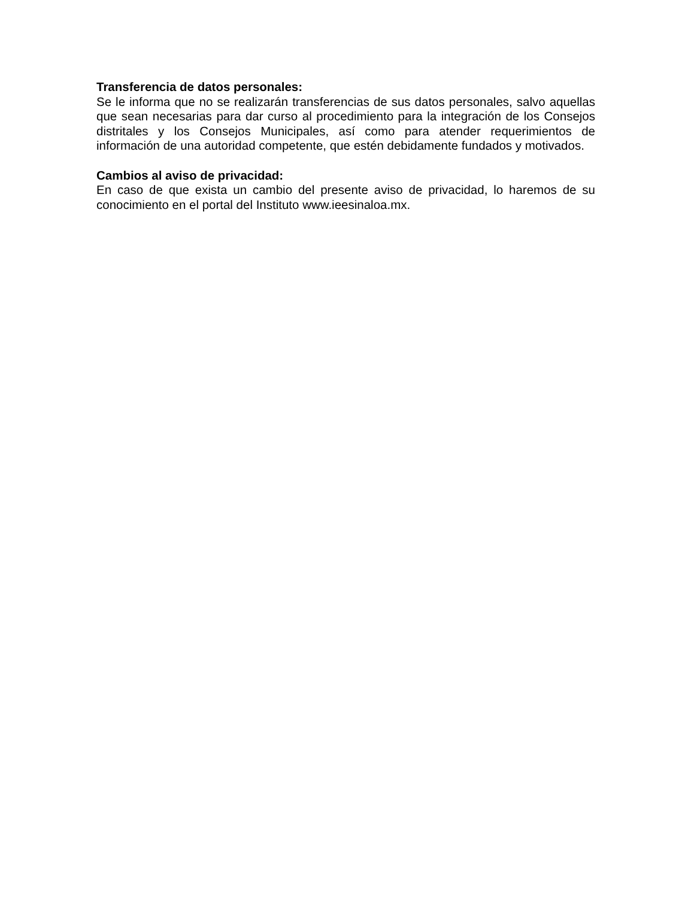Transferencia de datos personales:
Se le informa que no se realizarán transferencias de sus datos personales, salvo aquellas que sean necesarias para dar curso al procedimiento para la integración de los Consejos distritales y los Consejos Municipales, así como para atender requerimientos de información de una autoridad competente, que estén debidamente fundados y motivados.
Cambios al aviso de privacidad:
En caso de que exista un cambio del presente aviso de privacidad, lo haremos de su conocimiento en el portal del Instituto www.ieesinaloa.mx.